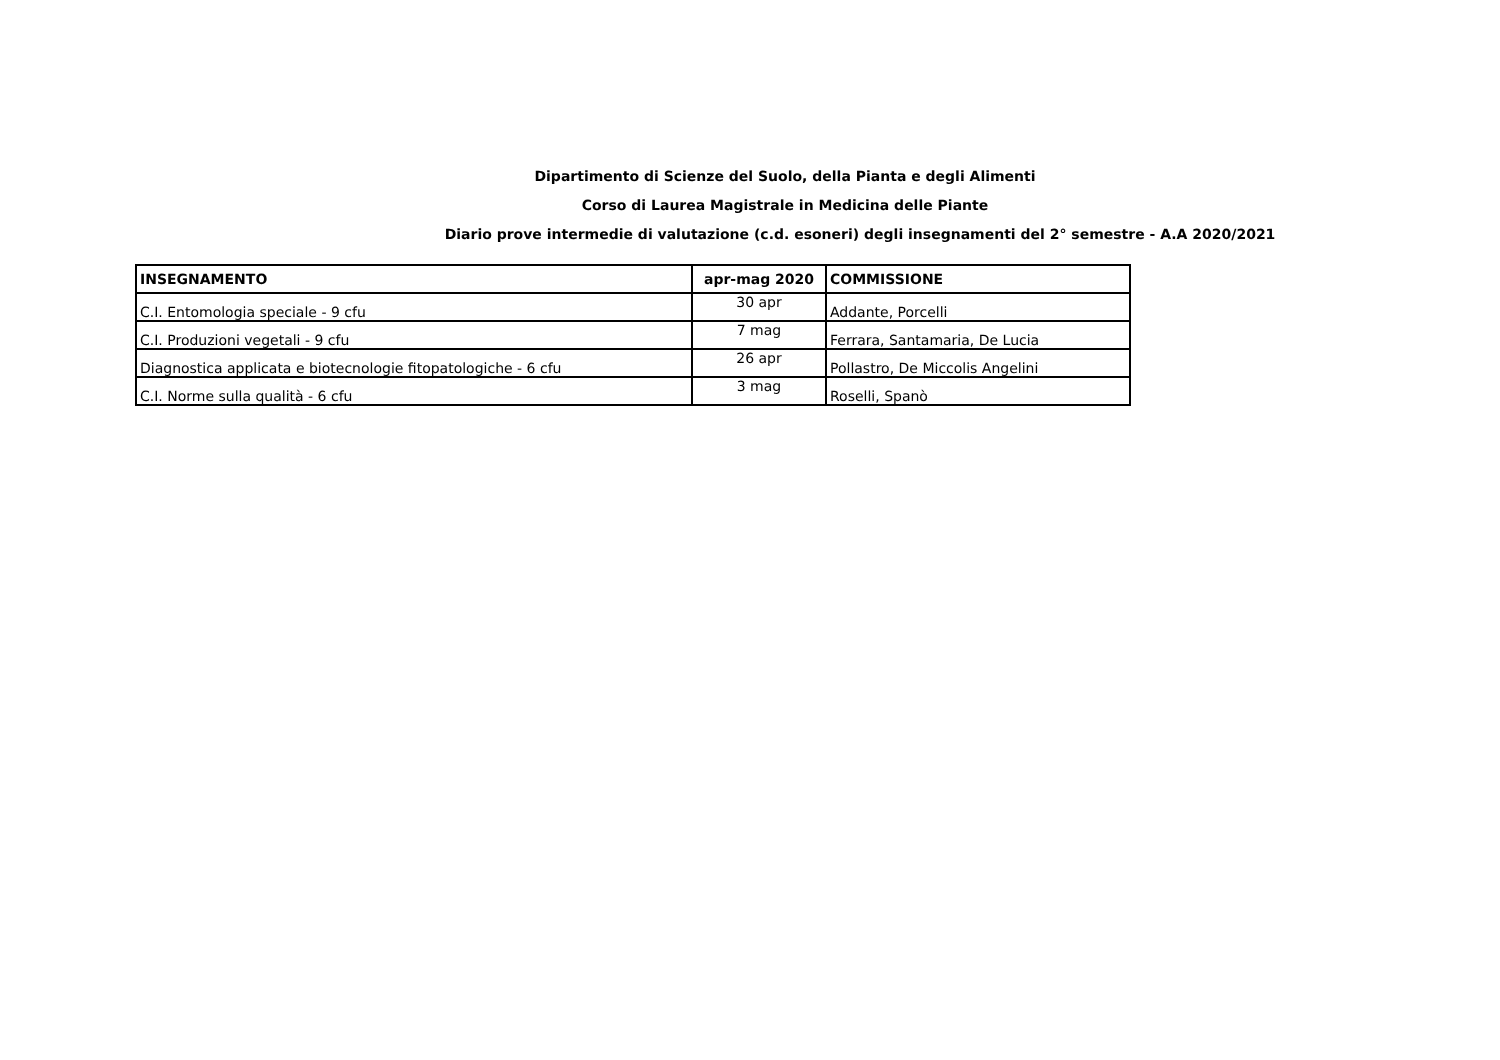Dipartimento di Scienze del Suolo, della Pianta e degli Alimenti
Corso di Laurea Magistrale in Medicina delle Piante
Diario prove intermedie di valutazione (c.d. esoneri) degli insegnamenti del 2° semestre - A.A 2020/2021
| INSEGNAMENTO | apr-mag 2020 | COMMISSIONE |
| --- | --- | --- |
| C.I. Entomologia speciale - 9 cfu | 30 apr | Addante, Porcelli |
| C.I. Produzioni vegetali - 9 cfu | 7 mag | Ferrara, Santamaria, De Lucia |
| Diagnostica applicata e biotecnologie fitopatologiche - 6 cfu | 26 apr | Pollastro, De Miccolis Angelini |
| C.I. Norme sulla qualità - 6 cfu | 3 mag | Roselli, Spanò |